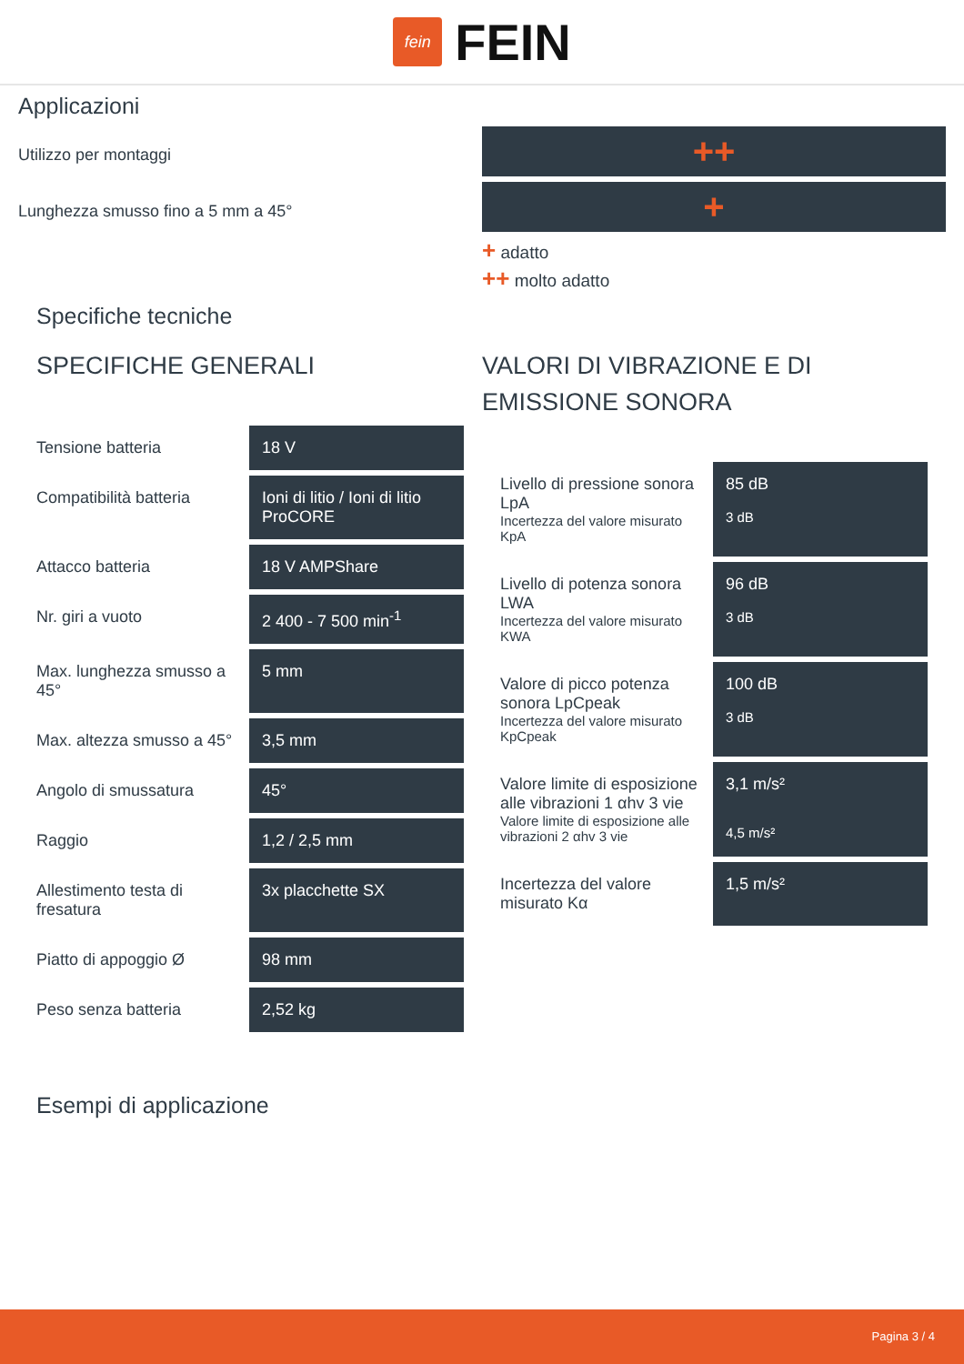fein
FEIN
Applicazioni
Utilizzo per montaggi
Lunghezza smusso fino a 5 mm a 45°
++
+
+ adatto
++ molto adatto
Specifiche tecniche
SPECIFICHE GENERALI
| Tensione batteria | 18 V |
| Compatibilità batteria | Ioni di litio / Ioni di litio ProCORE |
| Attacco batteria | 18 V AMPShare |
| Nr. giri a vuoto | 2 400 - 7 500 min<sup>-1</sup> |
| Max. lunghezza smusso a 45° | 5 mm |
| Max. altezza smusso a 45° | 3,5 mm |
| Angolo di smussatura | 45° |
| Raggio | 1,2 / 2,5 mm |
| Allestimento testa di fresatura | 3x placchette SX |
| Piatto di appoggio Ø | 98 mm |
| Peso senza batteria | 2,52 kg |
VALORI DI VIBRAZIONE E DI EMISSIONE SONORA
| Livello di pressione sonora LpA Incertezza del valore misurato KpA | 85 dB 3 dB |
| Livello di potenza sonora LWA Incertezza del valore misurato KWA | 96 dB 3 dB |
| Valore di picco potenza sonora LpCpeak Incertezza del valore misurato KpCpeak | 100 dB 3 dB |
| Valore limite di esposizione alle vibrazioni 1 αhv 3 vie Valore limite di esposizione alle vibrazioni 2 αhv 3 vie | 3,1 m/s² 4,5 m/s² |
| Incertezza del valore misurato Kα | 1,5 m/s² |
Esempi di applicazione
Pagina 3 / 4